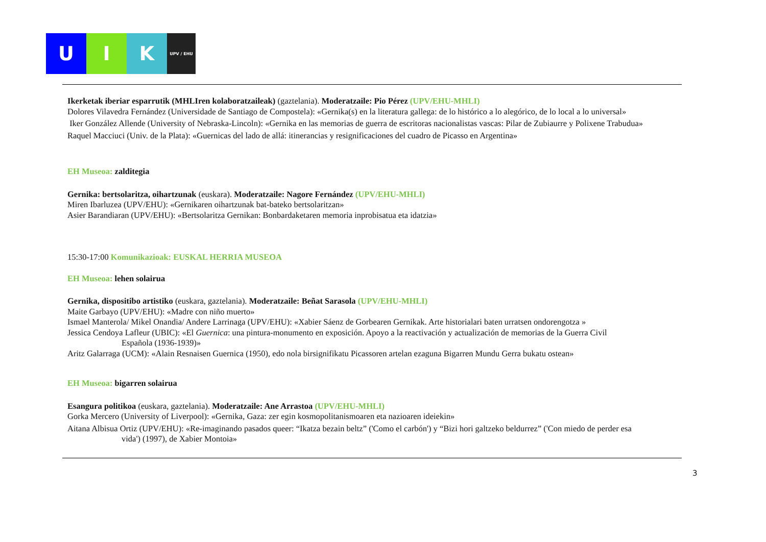U I K
UPV / EHU
Ikerketak iberiar esparrutik (MHLIren kolaboratzaileak) (gaztelania). Moderatzaile: Pio Pérez (UPV/EHU-MHLI)
Dolores Vilavedra Fernández (Universidade de Santiago de Compostela): «Gernika(s) en la literatura gallega: de lo histórico a lo alegórico, de lo local a lo universal»
Iker González Allende (University of Nebraska-Lincoln): «Gernika en las memorias de guerra de escritoras nacionalistas vascas: Pilar de Zubiaurre y Polixene Trabudua»
Raquel Macciuci (Univ. de la Plata): «Guernicas del lado de allá: itinerancias y resignificaciones del cuadro de Picasso en Argentina»
EH Museoa: zalditegia
Gernika: bertsolaritza, oihartzunak (euskara). Moderatzaile: Nagore Fernández (UPV/EHU-MHLI)
Miren Ibarluzea (UPV/EHU): «Gernikaren oihartzunak bat-bateko bertsolaritzan»
Asier Barandiaran (UPV/EHU): «Bertsolaritza Gernikan: Bonbardaketaren memoria inprobisatua eta idatzia»
15:30-17:00 Komunikazioak: EUSKAL HERRIA MUSEOA
EH Museoa: lehen solairua
Gernika, dispositibo artistiko (euskara, gaztelania). Moderatzaile: Beñat Sarasola (UPV/EHU-MHLI)
Maite Garbayo (UPV/EHU): «Madre con niño muerto»
Ismael Manterola/ Mikel Onandia/ Andere Larrinaga (UPV/EHU): «Xabier Sáenz de Gorbearen Gernikak. Arte historialari baten urratsen ondorengotza »
Jessica Cendoya Lafleur (UBIC): «El Guernica: una pintura-monumento en exposición. Apoyo a la reactivación y actualización de memorias de la Guerra Civil
Española (1936-1939)»
Aritz Galarraga (UCM): «Alain Resnaisen Guernica (1950), edo nola birsignifikatu Picassoren artelan ezaguna Bigarren Mundu Gerra bukatu ostean»
EH Museoa: bigarren solairua
Esangura politikoa (euskara, gaztelania). Moderatzaile: Ane Arrastoa (UPV/EHU-MHLI)
Gorka Mercero (University of Liverpool): «Gernika, Gaza: zer egin kosmopolitanismoaren eta nazioaren ideiekin»
Aitana Albisua Ortiz (UPV/EHU): «Re-imaginando pasados queer: “Ikatza bezain beltz” ('Como el carbón') y “Bizi hori galtzeko beldurrez” ('Con miedo de perder esa
vida') (1997), de Xabier Montoia»
3